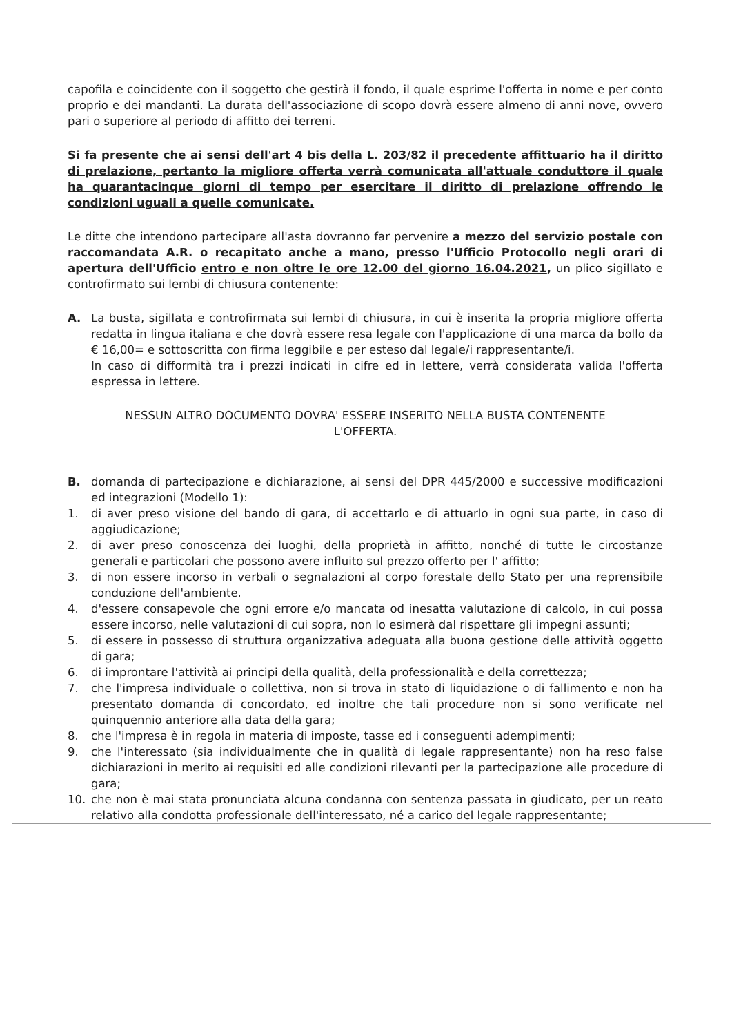capofila e coincidente con il soggetto che gestirà il fondo, il quale esprime l'offerta in nome e per conto proprio e dei mandanti. La durata dell'associazione di scopo dovrà essere almeno di anni nove, ovvero pari o superiore al periodo di affitto dei terreni.
Si fa presente che ai sensi dell'art 4 bis della L. 203/82 il precedente affittuario ha il diritto di prelazione, pertanto la migliore offerta verrà comunicata all'attuale conduttore il quale ha quarantacinque giorni di tempo per esercitare il diritto di prelazione offrendo le condizioni uguali a quelle comunicate.
Le ditte che intendono partecipare all'asta dovranno far pervenire a mezzo del servizio postale con raccomandata A.R. o recapitato anche a mano, presso l'Ufficio Protocollo negli orari di apertura dell'Ufficio entro e non oltre le ore 12.00 del giorno 16.04.2021, un plico sigillato e controfirmato sui lembi di chiusura contenente:
A. La busta, sigillata e controfirmata sui lembi di chiusura, in cui è inserita la propria migliore offerta redatta in lingua italiana e che dovrà essere resa legale con l'applicazione di una marca da bollo da € 16,00= e sottoscritta con firma leggibile e per esteso dal legale/i rappresentante/i.
In caso di difformità tra i prezzi indicati in cifre ed in lettere, verrà considerata valida l'offerta espressa in lettere.
NESSUN ALTRO DOCUMENTO DOVRA' ESSERE INSERITO NELLA BUSTA CONTENENTE L'OFFERTA.
B. domanda di partecipazione e dichiarazione, ai sensi del DPR 445/2000 e successive modificazioni ed integrazioni (Modello 1):
1. di aver preso visione del bando di gara, di accettarlo e di attuarlo in ogni sua parte, in caso di aggiudicazione;
2. di aver preso conoscenza dei luoghi, della proprietà in affitto, nonché di tutte le circostanze generali e particolari che possono avere influito sul prezzo offerto per l' affitto;
3. di non essere incorso in verbali o segnalazioni al corpo forestale dello Stato per una reprensibile conduzione dell'ambiente.
4. d'essere consapevole che ogni errore e/o mancata od inesatta valutazione di calcolo, in cui possa essere incorso, nelle valutazioni di cui sopra, non lo esimerà dal rispettare gli impegni assunti;
5. di essere in possesso di struttura organizzativa adeguata alla buona gestione delle attività oggetto di gara;
6. di improntare l'attività ai principi della qualità, della professionalità e della correttezza;
7. che l'impresa individuale o collettiva, non si trova in stato di liquidazione o di fallimento e non ha presentato domanda di concordato, ed inoltre che tali procedure non si sono verificate nel quinquennio anteriore alla data della gara;
8. che l'impresa è in regola in materia di imposte, tasse ed i conseguenti adempimenti;
9. che l'interessato (sia individualmente che in qualità di legale rappresentante) non ha reso false dichiarazioni in merito ai requisiti ed alle condizioni rilevanti per la partecipazione alle procedure di gara;
10. che non è mai stata pronunciata alcuna condanna con sentenza passata in giudicato, per un reato relativo alla condotta professionale dell'interessato, né a carico del legale rappresentante;